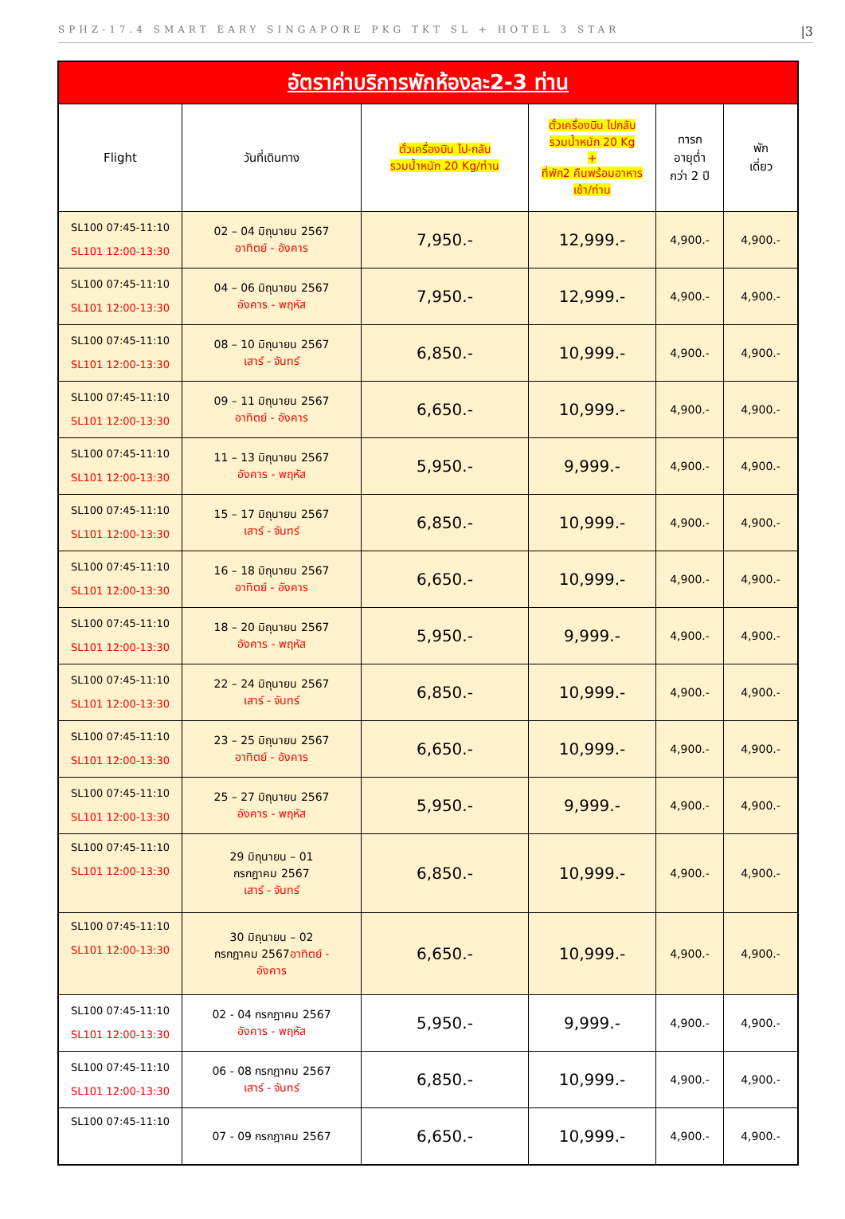SPHZ-17.4 SMART EARY SINGAPORE PKG TKT SL + HOTEL 3 STAR |3
| อัตราค่าบริการพักห้องละ2-3 ท่าน | | | | | |
| Flight | วันที่เดินทาง | ตั๋วเครื่องบิน ไป-กลับ รวมน้ำหนัก 20 Kg/ท่าน | ตั๋วเครื่องบิน ไปกลับ รวมน้ำหนัก 20 Kg + ที่พัก2 คืนพร้อมอาหาร เช้า/ท่าน | ทารก อายุต่ำ กว่า 2 ปี | พัก เดี่ยว |
| SL100 07:45-11:10 SL101 12:00-13:30 | 02 – 04 มิถุนายน 2567 อาทิตย์ - อังคาร | 7,950.- | 12,999.- | 4,900.- | 4,900.- |
| SL100 07:45-11:10 SL101 12:00-13:30 | 04 – 06 มิถุนายน 2567 อังคาร - พฤหัส | 7,950.- | 12,999.- | 4,900.- | 4,900.- |
| SL100 07:45-11:10 SL101 12:00-13:30 | 08 – 10 มิถุนายน 2567 เสาร์ - จันทร์ | 6,850.- | 10,999.- | 4,900.- | 4,900.- |
| SL100 07:45-11:10 SL101 12:00-13:30 | 09 – 11 มิถุนายน 2567 อาทิตย์ - อังคาร | 6,650.- | 10,999.- | 4,900.- | 4,900.- |
| SL100 07:45-11:10 SL101 12:00-13:30 | 11 – 13 มิถุนายน 2567 อังคาร - พฤหัส | 5,950.- | 9,999.- | 4,900.- | 4,900.- |
| SL100 07:45-11:10 SL101 12:00-13:30 | 15 – 17 มิถุนายน 2567 เสาร์ - จันทร์ | 6,850.- | 10,999.- | 4,900.- | 4,900.- |
| SL100 07:45-11:10 SL101 12:00-13:30 | 16 – 18 มิถุนายน 2567 อาทิตย์ - อังคาร | 6,650.- | 10,999.- | 4,900.- | 4,900.- |
| SL100 07:45-11:10 SL101 12:00-13:30 | 18 – 20 มิถุนายน 2567 อังคาร - พฤหัส | 5,950.- | 9,999.- | 4,900.- | 4,900.- |
| SL100 07:45-11:10 SL101 12:00-13:30 | 22 – 24 มิถุนายน 2567 เสาร์ - จันทร์ | 6,850.- | 10,999.- | 4,900.- | 4,900.- |
| SL100 07:45-11:10 SL101 12:00-13:30 | 23 – 25 มิถุนายน 2567 อาทิตย์ - อังคาร | 6,650.- | 10,999.- | 4,900.- | 4,900.- |
| SL100 07:45-11:10 SL101 12:00-13:30 | 25 – 27 มิถุนายน 2567 อังคาร - พฤหัส | 5,950.- | 9,999.- | 4,900.- | 4,900.- |
| SL100 07:45-11:10 SL101 12:00-13:30 | 29 มิถุนายน – 01 กรกฎาคม 2567 เสาร์ - จันทร์ | 6,850.- | 10,999.- | 4,900.- | 4,900.- |
| SL100 07:45-11:10 SL101 12:00-13:30 | 30 มิถุนายน – 02 กรกฎาคม 2567 อาทิตย์ - อังคาร | 6,650.- | 10,999.- | 4,900.- | 4,900.- |
| SL100 07:45-11:10 SL101 12:00-13:30 | 02 - 04 กรกฎาคม 2567 อังคาร - พฤหัส | 5,950.- | 9,999.- | 4,900.- | 4,900.- |
| SL100 07:45-11:10 SL101 12:00-13:30 | 06 - 08 กรกฎาคม 2567 เสาร์ - จันทร์ | 6,850.- | 10,999.- | 4,900.- | 4,900.- |
| SL100 07:45-11:10 | 07 - 09 กรกฎาคม 2567 | 6,650.- | 10,999.- | 4,900.- | 4,900.- |